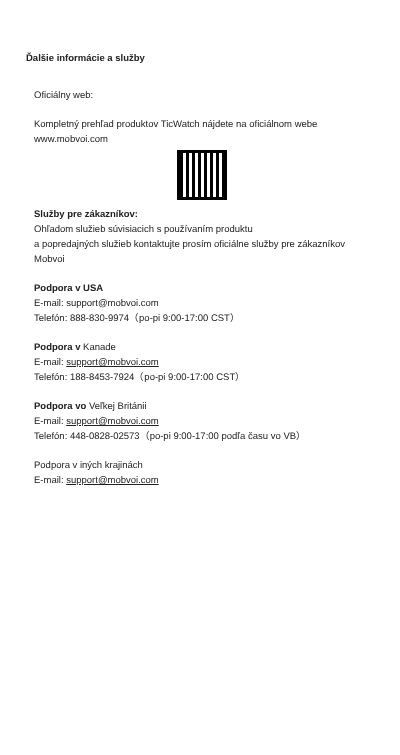Ďalšie informácie a služby
Oficiálny web:
Kompletný prehľad produktov TicWatch nájdete na oficiálnom webe www.mobvoi.com
Služby pre zákazníkov:
Ohľadom služieb súvisiacich s používaním produktu
a popredajných služieb kontaktujte prosím oficiálne služby pre zákazníkov Mobvoi
Podpora v USA
E-mail: support@mobvoi.com
Telefón: 888-830-9974（po-pi 9:00-17:00 CST）
Podpora v Kanade
E-mail: support@mobvoi.com
Telefón: 188-8453-7924（po-pi 9:00-17:00 CST）
Podpora vo Veľkej Británii
E-mail: support@mobvoi.com
Telefón: 448-0828-02573（po-pi 9:00-17:00 podľa času vo VB）
Podpora v iných krajinách
E-mail: support@mobvoi.com